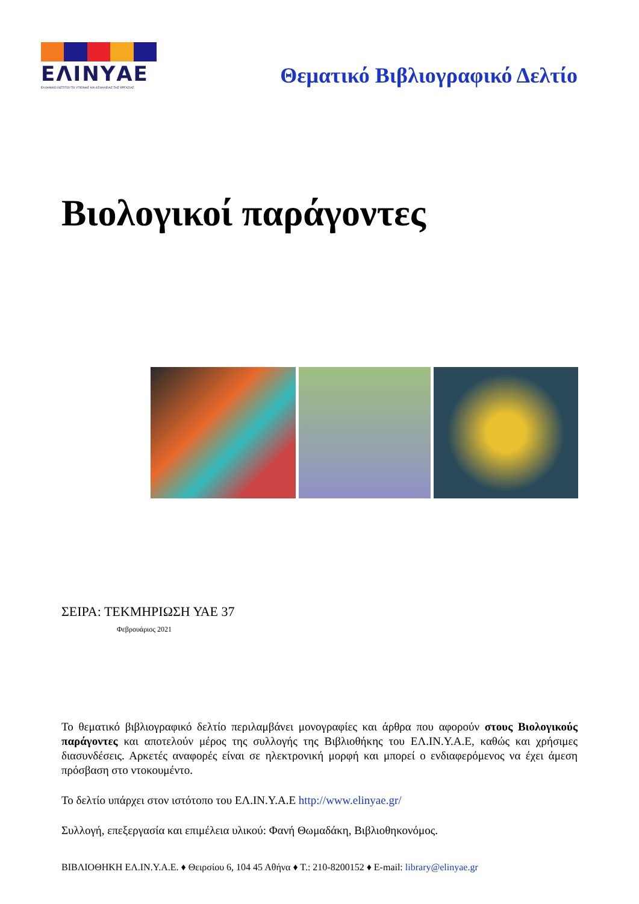ΕΛΙΝΥΑΕ
ΕΛΛΗΝΙΚΟ ΙΝΣΤΙΤΟΥΤΟ ΥΓΙΕΙΝΗΣ ΚΑΙ ΑΣΦΑΛΕΙΑΣ ΤΗΣ ΕΡΓΑΣΙΑΣ
Θεματικό Βιβλιογραφικό Δελτίο
Βιολογικοί παράγοντες
ΣΕΙΡΑ: ΤΕΚΜΗΡΙΩΣΗ ΥΑΕ 37
Φεβρουάριος 2021
Το θεματικό βιβλιογραφικό δελτίο περιλαμβάνει μονογραφίες και άρθρα που αφορούν στους Βιολογικούς παράγοντες και αποτελούν μέρος της συλλογής της Βιβλιοθήκης του ΕΛ.ΙΝ.Υ.Α.Ε, καθώς και χρήσιμες διασυνδέσεις. Αρκετές αναφορές είναι σε ηλεκτρονική μορφή και μπορεί ο ενδιαφερόμενος να έχει άμεση πρόσβαση στο ντοκουμέντο.
Το δελτίο υπάρχει στον ιστότοπο του ΕΛ.ΙΝ.Υ.Α.Ε http://www.elinyae.gr/
Συλλογή, επεξεργασία και επιμέλεια υλικού: Φανή Θωμαδάκη, Βιβλιοθηκονόμος.
ΒΙΒΛΙΟΘΗΚΗ ΕΛ.ΙΝ.Υ.Α.Ε. ♦ Θειρσίου 6, 104 45 Αθήνα ♦ Τ.: 210-8200152 ♦ E-mail: library@elinyae.gr